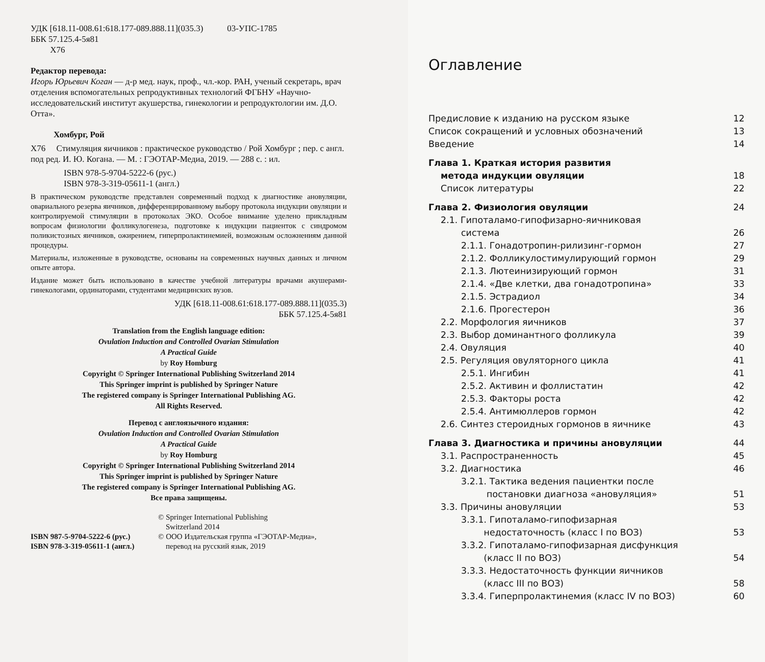УДК [618.11-008.61:618.177-089.888.11](035.3) 03-УПС-1785
ББК 57.125.4-5я81
Х76
Редактор перевода:
Игорь Юрьевич Коган — д-р мед. наук, проф., чл.-кор. РАН, ученый секретарь, врач отделения вспомогательных репродуктивных технологий ФГБНУ «Научно-исследовательский институт акушерства, гинекологии и репродуктологии им. Д.О. Отта».
Хомбург, Рой
Х76 Стимуляция яичников : практическое руководство / Рой Хомбург ; пер. с англ. под ред. И. Ю. Когана. — М. : ГЭОТАР-Медиа, 2019. — 288 с. : ил.
ISBN 978-5-9704-5222-6 (рус.)
ISBN 978-3-319-05611-1 (англ.)
В практическом руководстве представлен современный подход к диагностике ановуляции, овариального резерва яичников, дифференцированному выбору протокола индукции овуляции и контролируемой стимуляции в протоколах ЭКО. Особое внимание уделено прикладным вопросам физиологии фолликулогенеза, подготовке к индукции пациенток с синдромом поликистозных яичников, ожирением, гиперпролактинемией, возможным осложнениям данной процедуры.
Материалы, изложенные в руководстве, основаны на современных научных данных и личном опыте автора.
Издание может быть использовано в качестве учебной литературы врачами акушерами-гинекологами, ординаторами, студентами медицинских вузов.
УДК [618.11-008.61:618.177-089.888.11](035.3)
ББК 57.125.4-5я81
Translation from the English language edition:
Ovulation Induction and Controlled Ovarian Stimulation
A Practical Guide
by Roy Homburg
Copyright © Springer International Publishing Switzerland 2014
This Springer imprint is published by Springer Nature
The registered company is Springer International Publishing AG.
All Rights Reserved.
Перевод с англоязычного издания:
Ovulation Induction and Controlled Ovarian Stimulation
A Practical Guide
by Roy Homburg
Copyright © Springer International Publishing Switzerland 2014
This Springer imprint is published by Springer Nature
The registered company is Springer International Publishing AG.
Все права защищены.
ISBN 987-5-9704-5222-6 (рус.)
ISBN 978-3-319-05611-1 (англ.)
© Springer International Publishing
Switzerland 2014
© ООО Издательская группа «ГЭОТАР-Медиа»,
перевод на русский язык, 2019
Оглавление
Предисловие к изданию на русском языке 12
Список сокращений и условных обозначений 13
Введение 14
Глава 1. Краткая история развития
метода индукции овуляции 18
Список литературы 22
Глава 2. Физиология овуляции 24
2.1. Гипоталамо-гипофизарно-яичниковая
система 26
2.1.1. Гонадотропин-рилизинг-гормон 27
2.1.2. Фолликулостимулирующий гормон 29
2.1.3. Лютеинизирующий гормон 31
2.1.4. «Две клетки, два гонадотропина» 33
2.1.5. Эстрадиол 34
2.1.6. Прогестерон 36
2.2. Морфология яичников 37
2.3. Выбор доминантного фолликула 39
2.4. Овуляция 40
2.5. Регуляция овуляторного цикла 41
2.5.1. Ингибин 41
2.5.2. Активин и фоллистатин 42
2.5.3. Факторы роста 42
2.5.4. Антимюллеров гормон 42
2.6. Синтез стероидных гормонов в яичнике 43
Глава 3. Диагностика и причины ановуляции 44
3.1. Распространенность 45
3.2. Диагностика 46
3.2.1. Тактика ведения пациентки после
постановки диагноза «ановуляция» 51
3.3. Причины ановуляции 53
3.3.1. Гипоталамо-гипофизарная
недостаточность (класс I по ВОЗ) 53
3.3.2. Гипоталамо-гипофизарная дисфункция
(класс II по ВОЗ) 54
3.3.3. Недостаточность функции яичников
(класс III по ВОЗ) 58
3.3.4. Гиперпролактинемия (класс IV по ВОЗ) 60